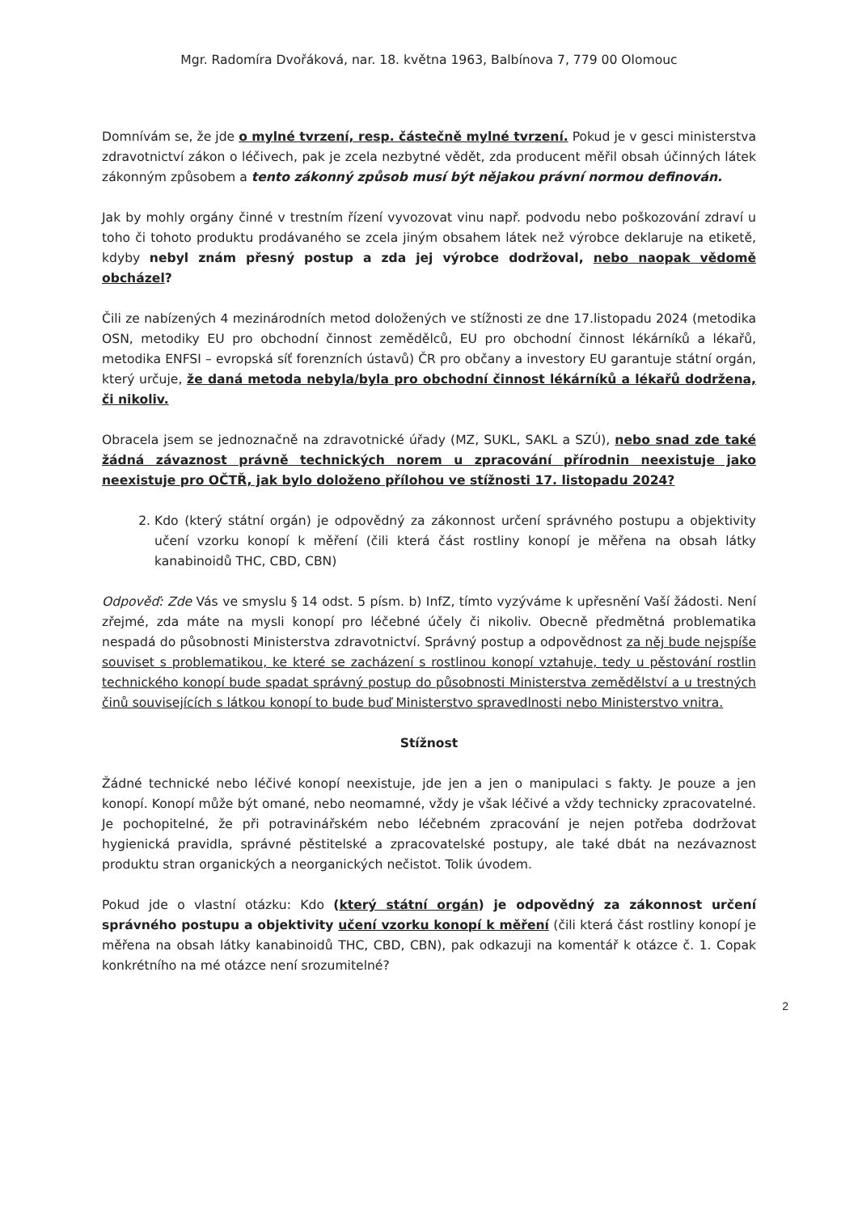Mgr. Radomíra Dvořáková, nar. 18. května 1963, Balbínova 7, 779 00 Olomouc
Domnívám se, že jde o mylné tvrzení, resp. částečně mylné tvrzení. Pokud je v gesci ministerstva zdravotnictví zákon o léčivech, pak je zcela nezbytné vědět, zda producent měřil obsah účinných látek zákonným způsobem a tento zákonný způsob musí být nějakou právní normou definován.
Jak by mohly orgány činné v trestním řízení vyvozovat vinu např. podvodu nebo poškozování zdraví u toho či tohoto produktu prodávaného se zcela jiným obsahem látek než výrobce deklaruje na etiketě, kdyby nebyl znám přesný postup a zda jej výrobce dodržoval, nebo naopak vědomě obcházel?
Čili ze nabízených 4 mezinárodních metod doložených ve stížnosti ze dne 17.listopadu 2024 (metodika OSN, metodiky EU pro obchodní činnost zemědělců, EU pro obchodní činnost lékárníků a lékařů, metodika ENFSI – evropská síť forenzních ústavů) ČR pro občany a investory EU garantuje státní orgán, který určuje, že daná metoda nebyla/byla pro obchodní činnost lékárníků a lékařů dodržena, či nikoliv.
Obracela jsem se jednoznačně na zdravotnické úřady (MZ, SUKL, SAKL a SZÚ), nebo snad zde také žádná závaznost právně technických norem u zpracování přírodnin neexistuje jako neexistuje pro OČTŘ, jak bylo doloženo přílohou ve stížnosti 17. listopadu 2024?
2. Kdo (který státní orgán) je odpovědný za zákonnost určení správného postupu a objektivity učení vzorku konopí k měření (čili která část rostliny konopí je měřena na obsah látky kanabinoidů THC, CBD, CBN)
Odpověď: Zde Vás ve smyslu § 14 odst. 5 písm. b) InfZ, tímto vyzýváme k upřesnění Vaší žádosti. Není zřejmé, zda máte na mysli konopí pro léčebné účely či nikoliv. Obecně předmětná problematika nespadá do působnosti Ministerstva zdravotnictví. Správný postup a odpovědnost za něj bude nejspíše souviset s problematikou, ke které se zacházení s rostlinou konopí vztahuje, tedy u pěstování rostlin technického konopí bude spadat správný postup do působnosti Ministerstva zemědělství a u trestných činů souvisejících s látkou konopí to bude buď Ministerstvo spravedlnosti nebo Ministerstvo vnitra.
Stížnost
Žádné technické nebo léčivé konopí neexistuje, jde jen a jen o manipulaci s fakty. Je pouze a jen konopí. Konopí může být omané, nebo neomamné, vždy je však léčivé a vždy technicky zpracovatelné. Je pochopitelné, že při potravinářském nebo léčebném zpracování je nejen potřeba dodržovat hygienická pravidla, správné pěstitelské a zpracovatelské postupy, ale také dbát na nezávaznost produktu stran organických a neorganických nečistot. Tolik úvodem.
Pokud jde o vlastní otázku: Kdo (který státní orgán) je odpovědný za zákonnost určení správného postupu a objektivity učení vzorku konopí k měření (čili která část rostliny konopí je měřena na obsah látky kanabinoidů THC, CBD, CBN), pak odkazuji na komentář k otázce č. 1. Copak konkrétního na mé otázce není srozumitelné?
2